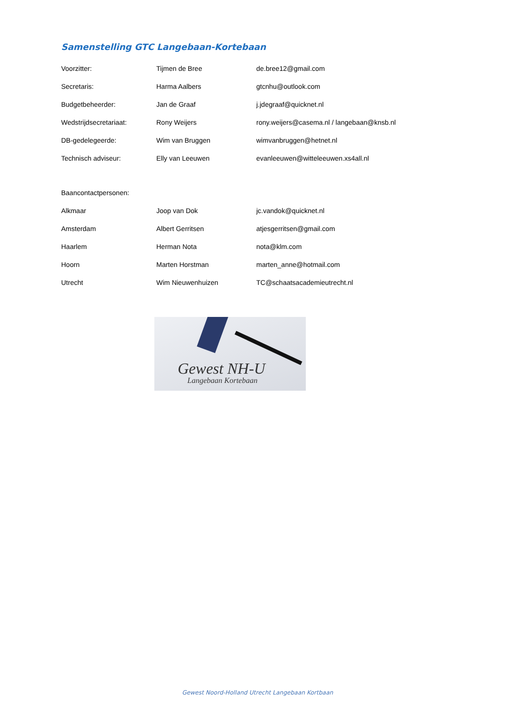Samenstelling GTC Langebaan-Kortebaan
| Voorzitter: | Tijmen de Bree | de.bree12@gmail.com |
| Secretaris: | Harma Aalbers | gtcnhu@outlook.com |
| Budgetbeheerder: | Jan de Graaf | j.jdegraaf@quicknet.nl |
| Wedstrijdsecretariaat: | Rony Weijers | rony.weijers@casema.nl / langebaan@knsb.nl |
| DB-gedelegeerde: | Wim van Bruggen | wimvanbruggen@hetnet.nl |
| Technisch adviseur: | Elly van Leeuwen | evanleeuwen@witteleeuwen.xs4all.nl |
| Baancontactpersonen: | | |
| Alkmaar | Joop van Dok | jc.vandok@quicknet.nl |
| Amsterdam | Albert Gerritsen | atjesgerritsen@gmail.com |
| Haarlem | Herman Nota | nota@klm.com |
| Hoorn | Marten Horstman | marten_anne@hotmail.com |
| Utrecht | Wim Nieuwenhuizen | TC@schaatsacademieutrecht.nl |
Gewest NH-U
Langebaan Kortebaan
Gewest Noord-Holland Utrecht Langebaan Kortbaan